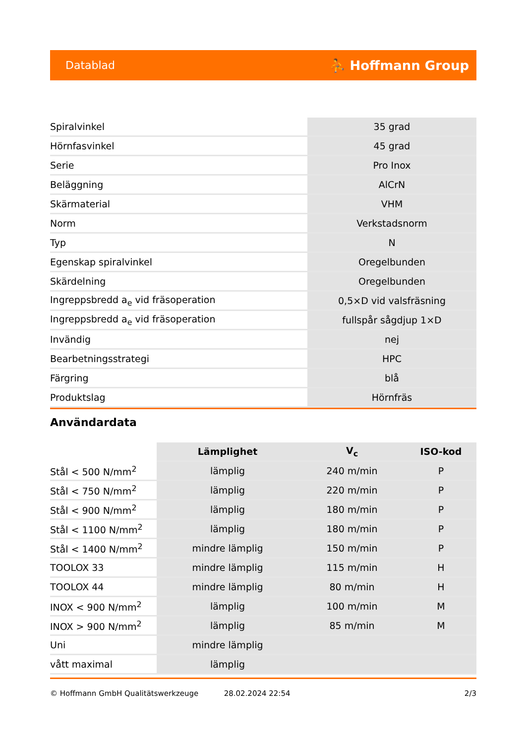Datablad ⛹ Hoffmann Group
| Spiralvinkel | 35 grad |
| Hörnfasvinkel | 45 grad |
| Serie | Pro Inox |
| Beläggning | AlCrN |
| Skärmaterial | VHM |
| Norm | Verkstadsnorm |
| Typ | N |
| Egenskap spiralvinkel | Oregelbunden |
| Skärdelning | Oregelbunden |
| Ingreppsbredd a<sub>e</sub> vid fräsoperation | 0,5×D vid valsfräsning |
| Ingreppsbredd a<sub>e</sub> vid fräsoperation | fullspår sågdjup 1×D |
| Invändig | nej |
| Bearbetningsstrategi | HPC |
| Färgring | blå |
| Produktslag | Hörnfräs |
Användardata
| | Lämplighet | V<sub>c</sub> | ISO-kod |
| --- | --- | --- | --- |
| Stål < 500 N/mm<sup>2</sup> | lämplig | 240 m/min | P |
| Stål < 750 N/mm<sup>2</sup> | lämplig | 220 m/min | P |
| Stål < 900 N/mm<sup>2</sup> | lämplig | 180 m/min | P |
| Stål < 1100 N/mm<sup>2</sup> | lämplig | 180 m/min | P |
| Stål < 1400 N/mm<sup>2</sup> | mindre lämplig | 150 m/min | P |
| TOOLOX 33 | mindre lämplig | 115 m/min | H |
| TOOLOX 44 | mindre lämplig | 80 m/min | H |
| INOX < 900 N/mm<sup>2</sup> | lämplig | 100 m/min | M |
| INOX > 900 N/mm<sup>2</sup> | lämplig | 85 m/min | M |
| Uni | mindre lämplig | | |
| vått maximal | lämplig | | |
© Hoffmann GmbH Qualitätswerkzeuge 28.02.2024 22:54 2/3